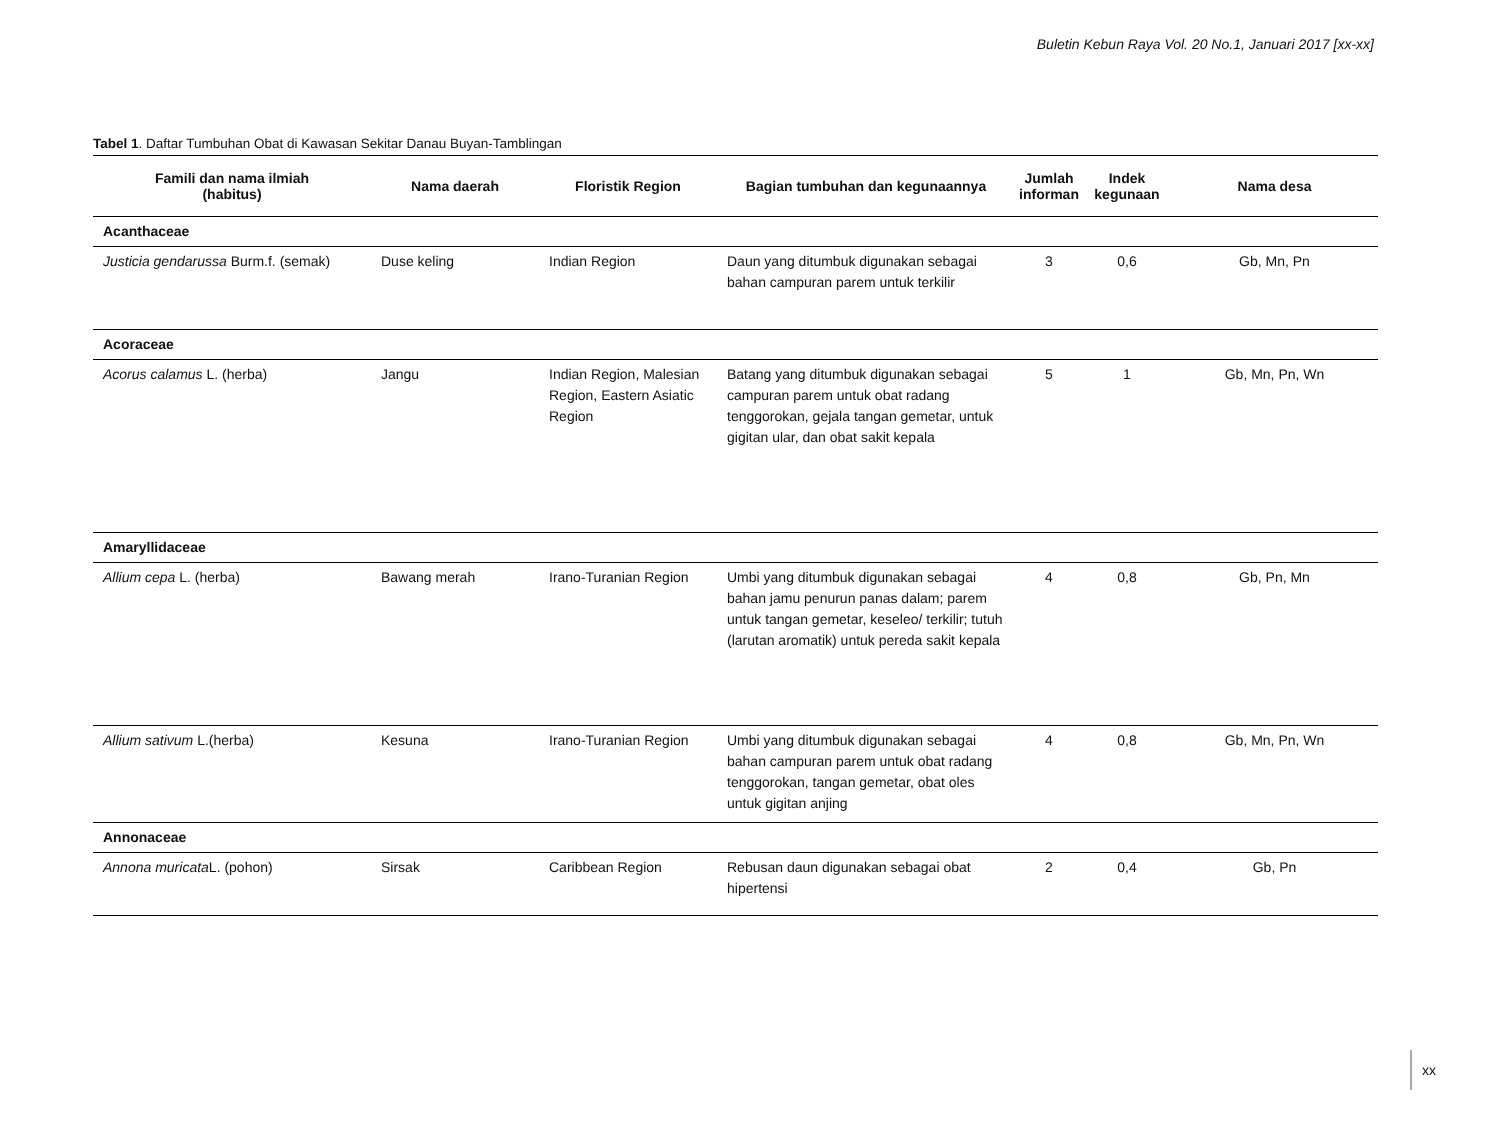Buletin Kebun Raya Vol. 20 No.1, Januari 2017 [xx-xx]
Tabel 1. Daftar Tumbuhan Obat di Kawasan Sekitar Danau Buyan-Tamblingan
| Famili dan nama ilmiah (habitus) | Nama daerah | Floristik Region | Bagian tumbuhan dan kegunaannya | Jumlah informan | Indek kegunaan | Nama desa |
| --- | --- | --- | --- | --- | --- | --- |
| Acanthaceae | | | | | | |
| Justicia gendarussa Burm.f. (semak) | Duse keling | Indian Region | Daun yang ditumbuk digunakan sebagai bahan campuran parem untuk terkilir | 3 | 0,6 | Gb, Mn, Pn |
| Acoraceae | | | | | | |
| Acorus calamus L. (herba) | Jangu | Indian Region, Malesian Region, Eastern Asiatic Region | Batang yang ditumbuk digunakan sebagai campuran parem untuk obat radang tenggorokan, gejala tangan gemetar, untuk gigitan ular, dan obat sakit kepala | 5 | 1 | Gb, Mn, Pn, Wn |
| Amaryllidaceae | | | | | | |
| Allium cepa L. (herba) | Bawang merah | Irano-Turanian Region | Umbi yang ditumbuk digunakan sebagai bahan jamu penurun panas dalam; parem untuk tangan gemetar, keseleo/ terkilir; tutuh (larutan aromatik) untuk pereda sakit kepala | 4 | 0,8 | Gb, Pn, Mn |
| Allium sativum L.(herba) | Kesuna | Irano-Turanian Region | Umbi yang ditumbuk digunakan sebagai bahan campuran parem untuk obat radang tenggorokan, tangan gemetar, obat oles untuk gigitan anjing | 4 | 0,8 | Gb, Mn, Pn, Wn |
| Annonaceae | | | | | | |
| Annona muricata L. (pohon) | Sirsak | Caribbean Region | Rebusan daun digunakan sebagai obat hipertensi | 2 | 0,4 | Gb, Pn |
xx